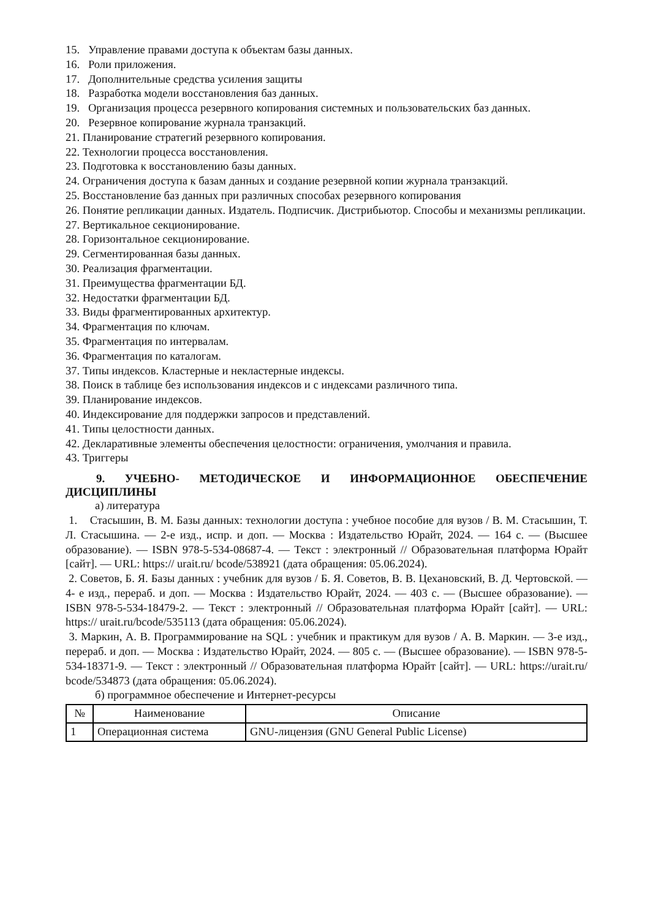15. Управление правами доступа к объектам базы данных.
16. Роли приложения.
17. Дополнительные средства усиления защиты
18. Разработка модели восстановления баз данных.
19. Организация процесса резервного копирования системных и пользовательских баз данных.
20. Резервное копирование журнала транзакций.
21. Планирование стратегий резервного копирования.
22. Технологии процесса восстановления.
23. Подготовка к восстановлению базы данных.
24. Ограничения доступа к базам данных и создание резервной копии журнала транзакций.
25. Восстановление баз данных при различных способах резервного копирования
26. Понятие репликации данных. Издатель. Подписчик. Дистрибьютор. Способы и механизмы репликации.
27. Вертикальное секционирование.
28. Горизонтальное секционирование.
29. Сегментированная базы данных.
30. Реализация фрагментации.
31. Преимущества фрагментации БД.
32. Недостатки фрагментации БД.
33. Виды фрагментированных архитектур.
34. Фрагментация по ключам.
35. Фрагментация по интервалам.
36. Фрагментация по каталогам.
37. Типы индексов. Кластерные и некластерные индексы.
38. Поиск в таблице без использования индексов и с индексами различного типа.
39. Планирование индексов.
40. Индексирование для поддержки запросов и представлений.
41. Типы целостности данных.
42. Декларативные элементы обеспечения целостности: ограничения, умолчания и правила.
43. Триггеры
9. УЧЕБНО- МЕТОДИЧЕСКОЕ И ИНФОРМАЦИОННОЕ ОБЕСПЕЧЕНИЕ ДИСЦИПЛИНЫ
а) литература
1. Стасышин, В. М. Базы данных: технологии доступа : учебное пособие для вузов / В. М. Стасышин, Т. Л. Стасышина. — 2-е изд., испр. и доп. — Москва : Издательство Юрайт, 2024. — 164 с. — (Высшее образование). — ISBN 978-5-534-08687-4. — Текст : электронный // Образовательная платформа Юрайт [сайт]. — URL: https:// urait.ru/ bcode/538921 (дата обращения: 05.06.2024).
2. Советов, Б. Я. Базы данных : учебник для вузов / Б. Я. Советов, В. В. Цехановский, В. Д. Чертовской. — 4- е изд., перераб. и доп. — Москва : Издательство Юрайт, 2024. — 403 с. — (Высшее образование). — ISBN 978-5-534-18479-2. — Текст : электронный // Образовательная платформа Юрайт [сайт]. — URL: https:// urait.ru/bcode/535113 (дата обращения: 05.06.2024).
3. Маркин, А. В. Программирование на SQL : учебник и практикум для вузов / А. В. Маркин. — 3-е изд., перераб. и доп. — Москва : Издательство Юрайт, 2024. — 805 с. — (Высшее образование). — ISBN 978-5-534-18371-9. — Текст : электронный // Образовательная платформа Юрайт [сайт]. — URL: https://urait.ru/ bcode/534873 (дата обращения: 05.06.2024).
б) программное обеспечение и Интернет-ресурсы
| № | Наименование | Описание |
| --- | --- | --- |
| 1 | Операционная система | GNU-лицензия (GNU General Public License) |